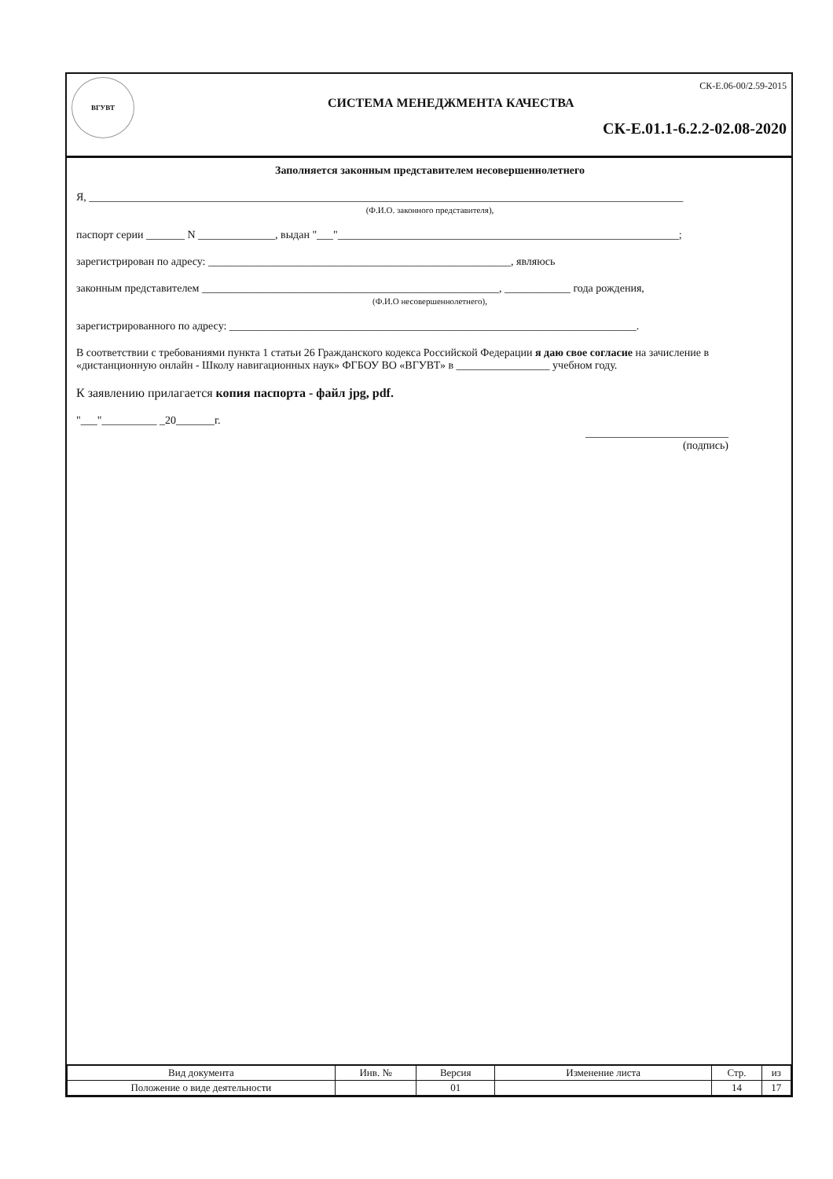ВГУВТ
СК-Е.06-00/2.59-2015
СИСТЕМА МЕНЕДЖМЕНТА КАЧЕСТВА
СК-Е.01.1-6.2.2-02.08-2020
Заполняется законным представителем несовершеннолетнего
Я, ____________________________________________________________________________________________________________
(Ф.И.О. законного представителя),
паспорт серии _______ N ______________, выдан "___"______________________________________________________________;
зарегистрирован по адресу: _______________________________________________________, являюсь
законным представителем ______________________________________________________, ____________ года рождения,
(Ф.И.О несовершеннолетнего),
зарегистрированного по адресу: __________________________________________________________________________.
В соответствии с требованиями пункта 1 статьи 26 Гражданского кодекса Российской Федерации я даю свое согласие на зачисление в «дистанционную онлайн - Школу навигационных наук» ФГБОУ ВО «ВГУВТ» в _________________ учебном году.
К заявлению прилагается копия паспорта - файл jpg, pdf.
"___"__________ _20_______г.
__________________________
(подпись)
| Вид документа | Инв. № | Версия | Изменение листа | Стр. | из |
| Положение о виде деятельности | | 01 | | 14 | 17 |